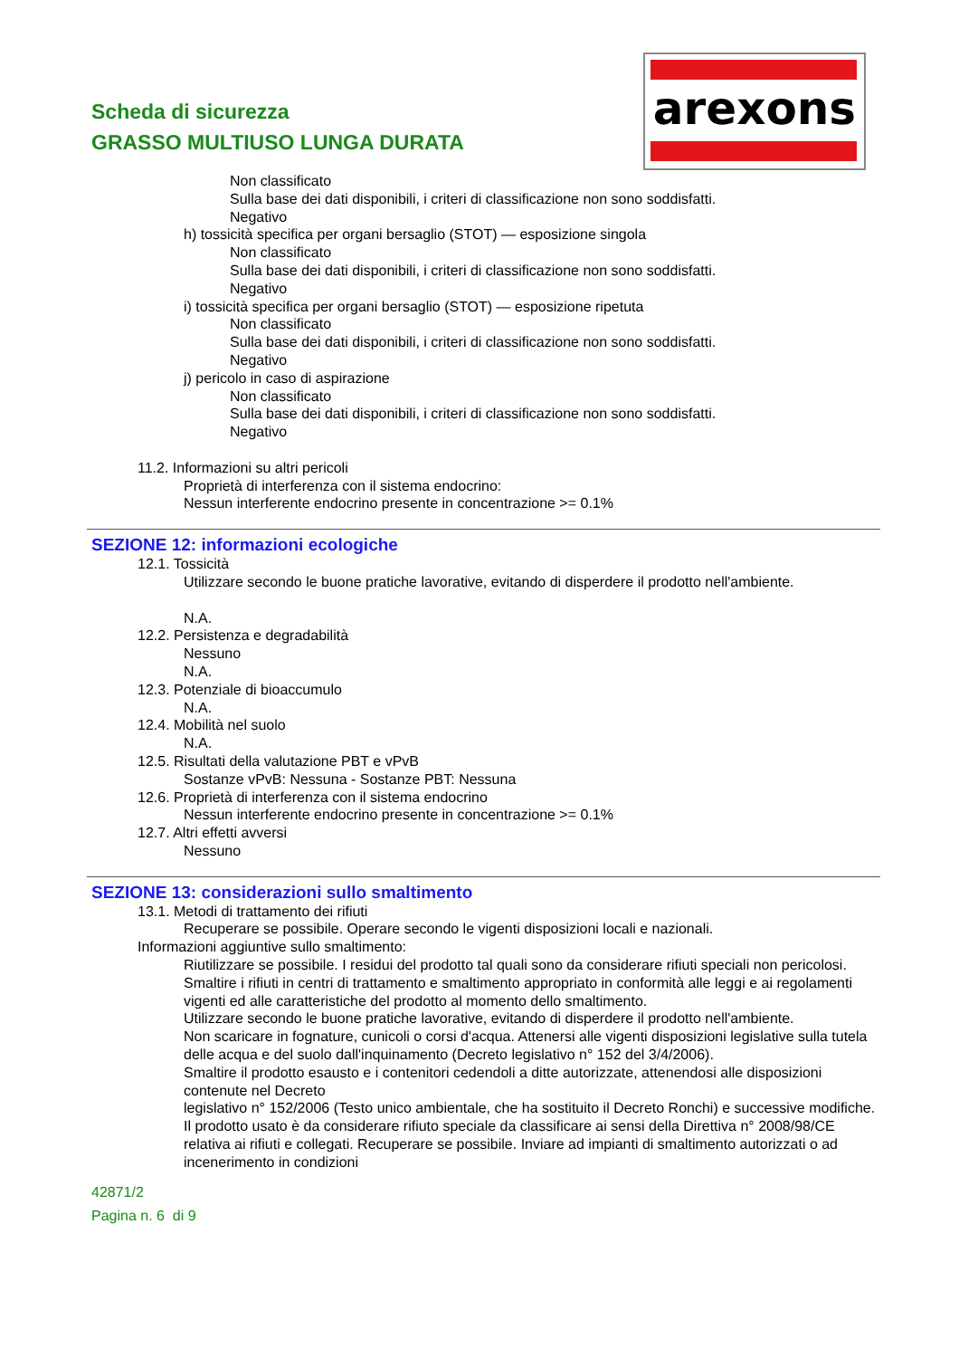Scheda di sicurezza
GRASSO MULTIUSO LUNGA DURATA
arexons
Non classificato
Sulla base dei dati disponibili, i criteri di classificazione non sono soddisfatti.
Negativo
h) tossicità specifica per organi bersaglio (STOT) — esposizione singola
Non classificato
Sulla base dei dati disponibili, i criteri di classificazione non sono soddisfatti.
Negativo
i) tossicità specifica per organi bersaglio (STOT) — esposizione ripetuta
Non classificato
Sulla base dei dati disponibili, i criteri di classificazione non sono soddisfatti.
Negativo
j) pericolo in caso di aspirazione
Non classificato
Sulla base dei dati disponibili, i criteri di classificazione non sono soddisfatti.
Negativo
11.2. Informazioni su altri pericoli
Proprietà di interferenza con il sistema endocrino:
Nessun interferente endocrino presente in concentrazione >= 0.1%
SEZIONE 12: informazioni ecologiche
12.1. Tossicità
Utilizzare secondo le buone pratiche lavorative, evitando di disperdere il prodotto nell'ambiente.
N.A.
12.2. Persistenza e degradabilità
Nessuno
N.A.
12.3. Potenziale di bioaccumulo
N.A.
12.4. Mobilità nel suolo
N.A.
12.5. Risultati della valutazione PBT e vPvB
Sostanze vPvB: Nessuna - Sostanze PBT: Nessuna
12.6. Proprietà di interferenza con il sistema endocrino
Nessun interferente endocrino presente in concentrazione >= 0.1%
12.7. Altri effetti avversi
Nessuno
SEZIONE 13: considerazioni sullo smaltimento
13.1. Metodi di trattamento dei rifiuti
Recuperare se possibile. Operare secondo le vigenti disposizioni locali e nazionali.
Informazioni aggiuntive sullo smaltimento:
Riutilizzare se possibile. I residui del prodotto tal quali sono da considerare rifiuti speciali non pericolosi.
Smaltire i rifiuti in centri di trattamento e smaltimento appropriato in conformità alle leggi e ai regolamenti vigenti ed alle caratteristiche del prodotto al momento dello smaltimento.
Utilizzare secondo le buone pratiche lavorative, evitando di disperdere il prodotto nell'ambiente.
Non scaricare in fognature, cunicoli o corsi d'acqua. Attenersi alle vigenti disposizioni legislative sulla tutela delle acqua e del suolo dall'inquinamento (Decreto legislativo n° 152 del 3/4/2006).
Smaltire il prodotto esausto e i contenitori cedendoli a ditte autorizzate, attenendosi alle disposizioni contenute nel Decreto
legislativo n° 152/2006 (Testo unico ambientale, che ha sostituito il Decreto Ronchi) e successive modifiche.
Il prodotto usato è da considerare rifiuto speciale da classificare ai sensi della Direttiva n° 2008/98/CE relativa ai rifiuti e collegati. Recuperare se possibile. Inviare ad impianti di smaltimento autorizzati o ad incenerimento in condizioni
42871/2
Pagina n. 6 di 9